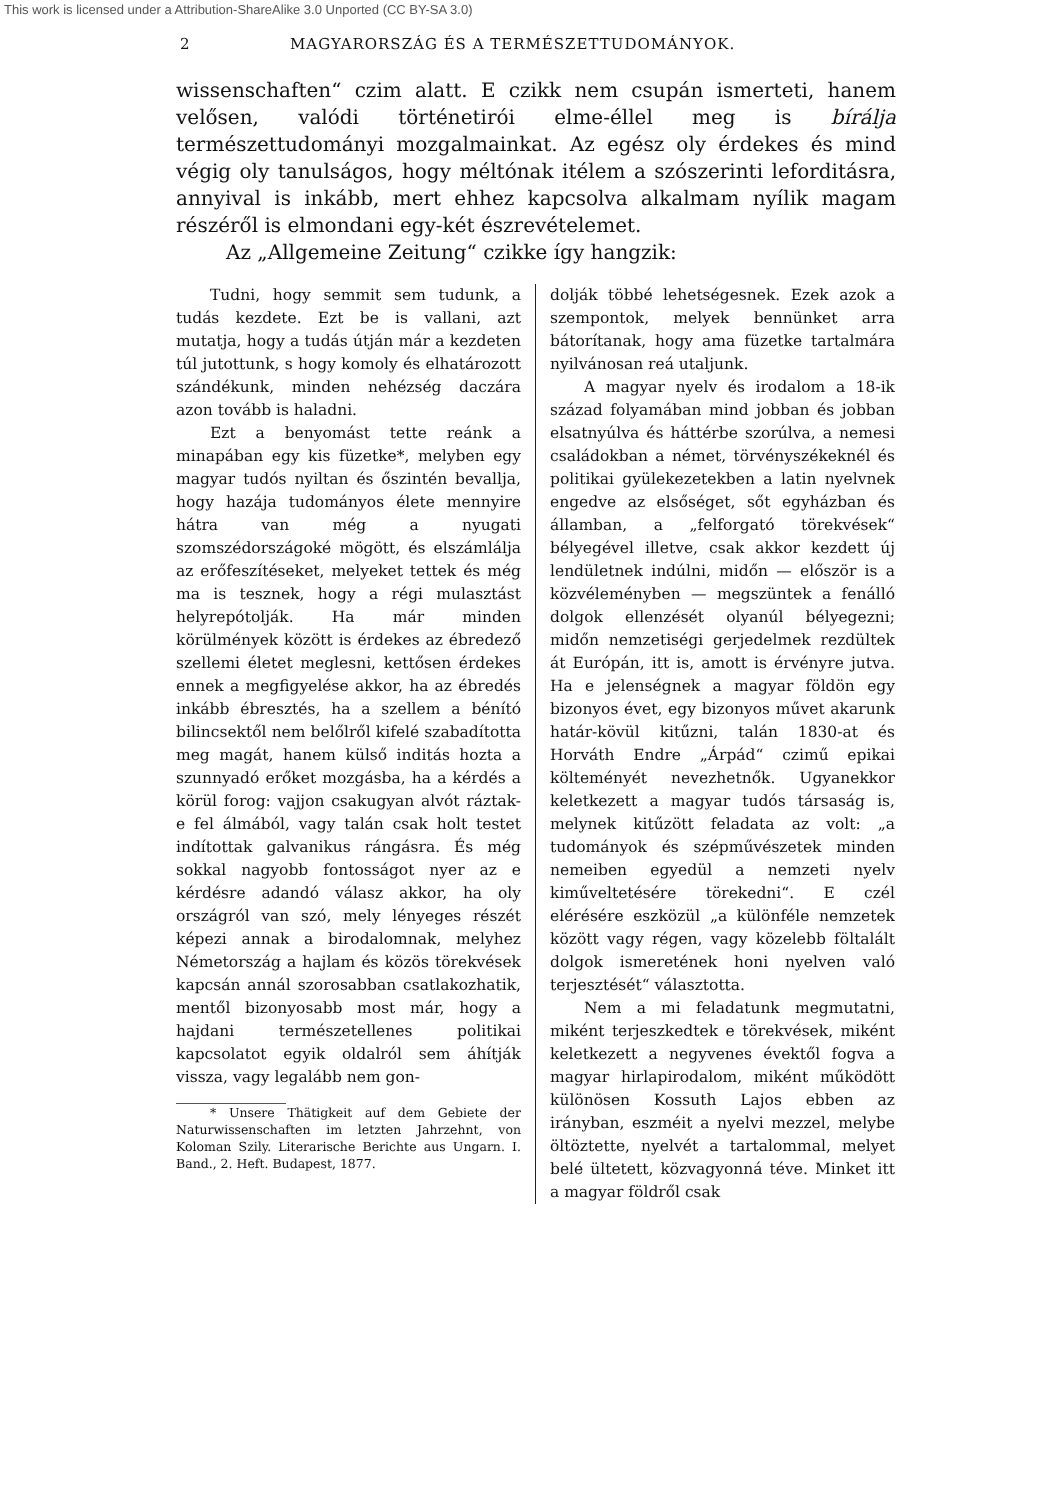This work is licensed under a Attribution-ShareAlike 3.0 Unported (CC BY-SA 3.0)
2 MAGYARORSZÁG ÉS A TERMÉSZETTUDOMÁNYOK.
wissenschaften“ czim alatt. E czikk nem csupán ismerteti, hanem velősen, valódi történetirói elme-éllel meg is bírálja természettudományi mozgalmainkat. Az egész oly érdekes és mind végig oly tanulságos, hogy méltónak itélem a szószerinti leforditásra, annyival is inkább, mert ehhez kapcsolva alkalmam nyílik magam részéről is elmondani egy-két észrevételemet.
Az „Allgemeine Zeitung“ czikke így hangzik:
Tudni, hogy semmit sem tudunk, a tudás kezdete. Ezt be is vallani, azt mutatja, hogy a tudás útján már a kezdeten túl jutottunk, s hogy komoly és elhatározott szándékunk, minden nehézség daczára azon tovább is haladni.
Ezt a benyomást tette reánk a minapában egy kis füzetke*, melyben egy magyar tudós nyiltan és őszintén bevallja, hogy hazája tudományos élete mennyire hátra van még a nyugati szomszédországoké mögött, és elszámlálja az erőfeszítéseket, melyeket tettek és még ma is tesznek, hogy a régi mulasztást helyrepótolják. Ha már minden körülmények között is érdekes az ébredező szellemi életet meglesni, kettősen érdekes ennek a megfigyelése akkor, ha az ébredés inkább ébresztés, ha a szellem a bénító bilincsektől nem belőlről kifelé szabadította meg magát, hanem külső inditás hozta a szunnyadó erőket mozgásba, ha a kérdés a körül forog: vajjon csakugyan alvót ráztak-e fel álmából, vagy talán csak holt testet indítottak galvanikus rángásra. És még sokkal nagyobb fontosságot nyer az e kérdésre adandó válasz akkor, ha oly országról van szó, mely lényeges részét képezi annak a birodalomnak, melyhez Németország a hajlam és közös törekvések kapcsán annál szorosabban csatlakozhatik, mentől bizonyosabb most már, hogy a hajdani természetellenes politikai kapcsolatot egyik oldalról sem áhítják vissza, vagy legalább nem gon-
* Unsere Thätigkeit auf dem Gebiete der Naturwissenschaften im letzten Jahrzehnt, von Koloman Szily. Literarische Berichte aus Ungarn. I. Band., 2. Heft. Budapest, 1877.
dolják többé lehetségesnek. Ezek azok a szempontok, melyek bennünket arra bátorítanak, hogy ama füzetke tartalmára nyilvánosan reá utaljunk.
A magyar nyelv és irodalom a 18-ik század folyamában mind jobban és jobban elsatnyúlva és háttérbe szorúlva, a nemesi családokban a német, törvényszékeknél és politikai gyülekezetekben a latin nyelvnek engedve az elsőséget, sőt egyházban és államban, a „felforgató törekvések“ bélyegével illetve, csak akkor kezdett új lendületnek indúlni, midőn — először is a közvéleményben — megszüntek a fenálló dolgok ellenzését olyanúl bélyegezni; midőn nemzetiségi gerjedelmek rezdültek át Európán, itt is, amott is érvényre jutva. Ha e jelenségnek a magyar földön egy bizonyos évet, egy bizonyos művet akarunk határ-kövül kitűzni, talán 1830-at és Horváth Endre „Árpád“ czimű epikai költeményét nevezhetnők. Ugyanekkor keletkezett a magyar tudós társaság is, melynek kitűzött feladata az volt: „a tudományok és szépművészetek minden nemeiben egyedül a nemzeti nyelv kiműveltetésére törekedni“. E czél elérésére eszközül „a különféle nemzetek között vagy régen, vagy közelebb föltalált dolgok ismeretének honi nyelven való terjesztését“ választotta.
Nem a mi feladatunk megmutatni, miként terjeszkedtek e törekvések, miként keletkezett a negyvenes évektől fogva a magyar hirlapirodalom, miként működött különösen Kossuth Lajos ebben az irányban, eszméit a nyelvi mezzel, melybe öltöztette, nyelvét a tartalommal, melyet belé ültetett, közvagyonná téve. Minket itt a magyar földről csak